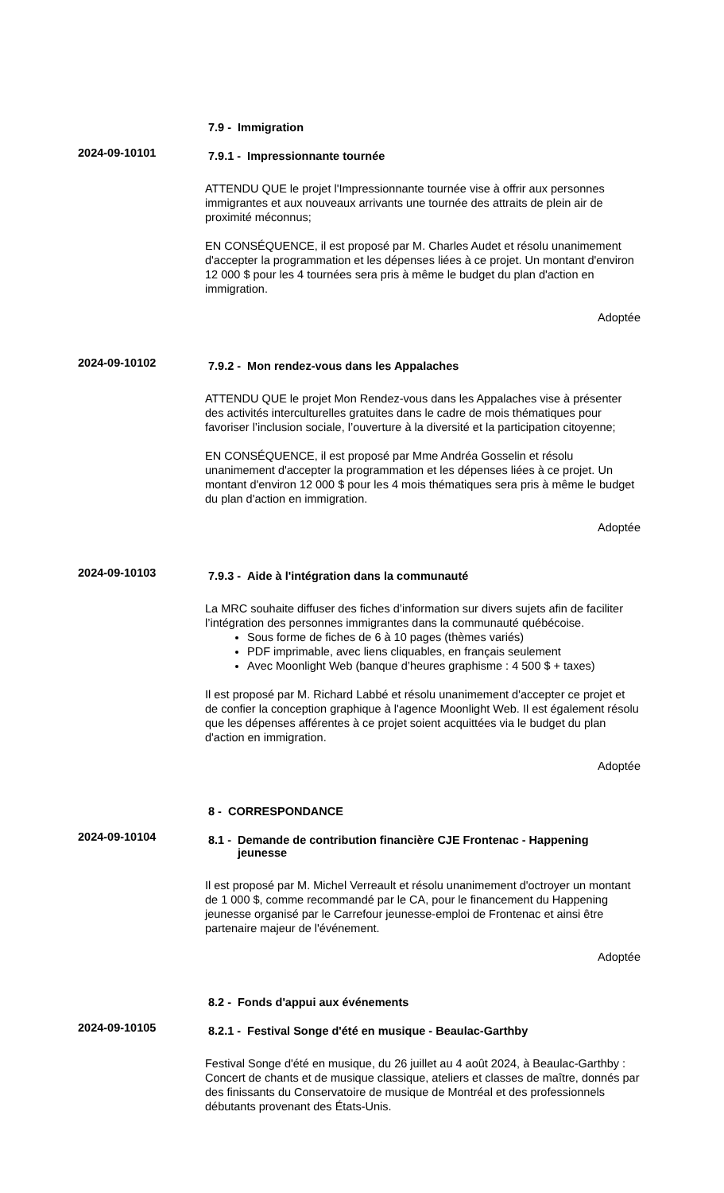7.9 - Immigration
2024-09-10101
7.9.1 - Impressionnante tournée
ATTENDU QUE le projet l'Impressionnante tournée vise à offrir aux personnes immigrantes et aux nouveaux arrivants une tournée des attraits de plein air de proximité méconnus;
EN CONSÉQUENCE, il est proposé par M. Charles Audet et résolu unanimement d'accepter la programmation et les dépenses liées à ce projet. Un montant d'environ 12 000 $ pour les 4 tournées sera pris à même le budget du plan d'action en immigration.
Adoptée
2024-09-10102
7.9.2 - Mon rendez-vous dans les Appalaches
ATTENDU QUE le projet Mon Rendez-vous dans les Appalaches vise à présenter des activités interculturelles gratuites dans le cadre de mois thématiques pour favoriser l’inclusion sociale, l’ouverture à la diversité et la participation citoyenne;
EN CONSÉQUENCE, il est proposé par Mme Andréa Gosselin et résolu unanimement d'accepter la programmation et les dépenses liées à ce projet. Un montant d'environ 12 000 $ pour les 4 mois thématiques sera pris à même le budget du plan d'action en immigration.
Adoptée
2024-09-10103
7.9.3 - Aide à l'intégration dans la communauté
La MRC souhaite diffuser des fiches d’information sur divers sujets afin de faciliter l’intégration des personnes immigrantes dans la communauté québécoise.
Sous forme de fiches de 6 à 10 pages (thèmes variés)
PDF imprimable, avec liens cliquables, en français seulement
Avec Moonlight Web (banque d’heures graphisme : 4 500 $ + taxes)
Il est proposé par M. Richard Labbé et résolu unanimement d'accepter ce projet et de confier la conception graphique à l'agence Moonlight Web. Il est également résolu que les dépenses afférentes à ce projet soient acquittées via le budget du plan d'action en immigration.
Adoptée
8 - CORRESPONDANCE
2024-09-10104
8.1 - Demande de contribution financière CJE Frontenac - Happening jeunesse
Il est proposé par M. Michel Verreault et résolu unanimement d'octroyer un montant de 1 000 $, comme recommandé par le CA, pour le financement du Happening jeunesse organisé par le Carrefour jeunesse-emploi de Frontenac et ainsi être partenaire majeur de l'événement.
Adoptée
8.2 - Fonds d'appui aux événements
2024-09-10105
8.2.1 - Festival Songe d'été en musique - Beaulac-Garthby
Festival Songe d'été en musique, du 26 juillet au 4 août 2024, à Beaulac-Garthby : Concert de chants et de musique classique, ateliers et classes de maître, donnés par des finissants du Conservatoire de musique de Montréal et des professionnels débutants provenant des États-Unis.